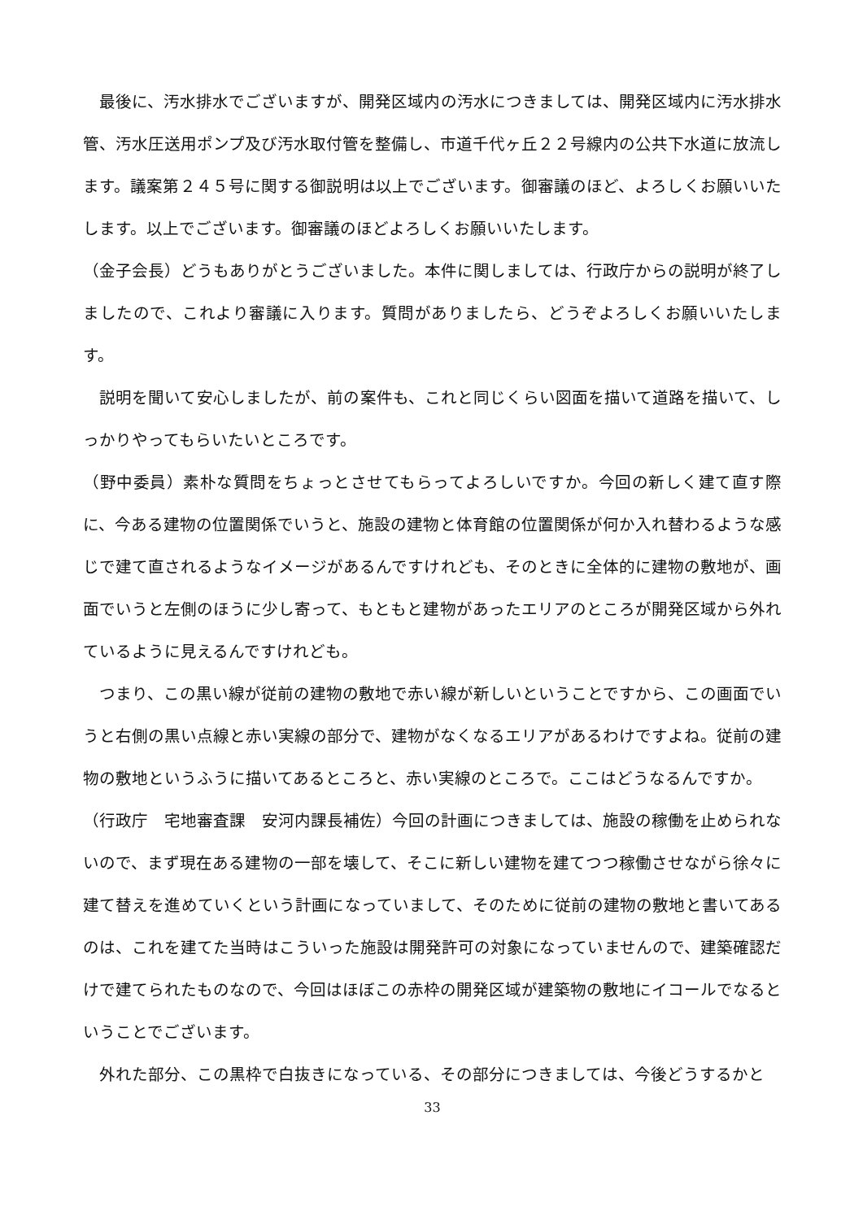最後に、汚水排水でございますが、開発区域内の汚水につきましては、開発区域内に汚水排水管、汚水圧送用ポンプ及び汚水取付管を整備し、市道千代ヶ丘２２号線内の公共下水道に放流します。議案第２４５号に関する御説明は以上でございます。御審議のほど、よろしくお願いいたします。以上でございます。御審議のほどよろしくお願いいたします。
（金子会長）どうもありがとうございました。本件に関しましては、行政庁からの説明が終了しましたので、これより審議に入ります。質問がありましたら、どうぞよろしくお願いいたします。
説明を聞いて安心しましたが、前の案件も、これと同じくらい図面を描いて道路を描いて、しっかりやってもらいたいところです。
（野中委員）素朴な質問をちょっとさせてもらってよろしいですか。今回の新しく建て直す際に、今ある建物の位置関係でいうと、施設の建物と体育館の位置関係が何か入れ替わるような感じで建て直されるようなイメージがあるんですけれども、そのときに全体的に建物の敷地が、画面でいうと左側のほうに少し寄って、もともと建物があったエリアのところが開発区域から外れているように見えるんですけれども。
つまり、この黒い線が従前の建物の敷地で赤い線が新しいということですから、この画面でいうと右側の黒い点線と赤い実線の部分で、建物がなくなるエリアがあるわけですよね。従前の建物の敷地というふうに描いてあるところと、赤い実線のところで。ここはどうなるんですか。
（行政庁　宅地審査課　安河内課長補佐）今回の計画につきましては、施設の稼働を止められないので、まず現在ある建物の一部を壊して、そこに新しい建物を建てつつ稼働させながら徐々に建て替えを進めていくという計画になっていまして、そのために従前の建物の敷地と書いてあるのは、これを建てた当時はこういった施設は開発許可の対象になっていませんので、建築確認だけで建てられたものなので、今回はほぼこの赤枠の開発区域が建築物の敷地にイコールでなるということでございます。
外れた部分、この黒枠で白抜きになっている、その部分につきましては、今後どうするかと
33